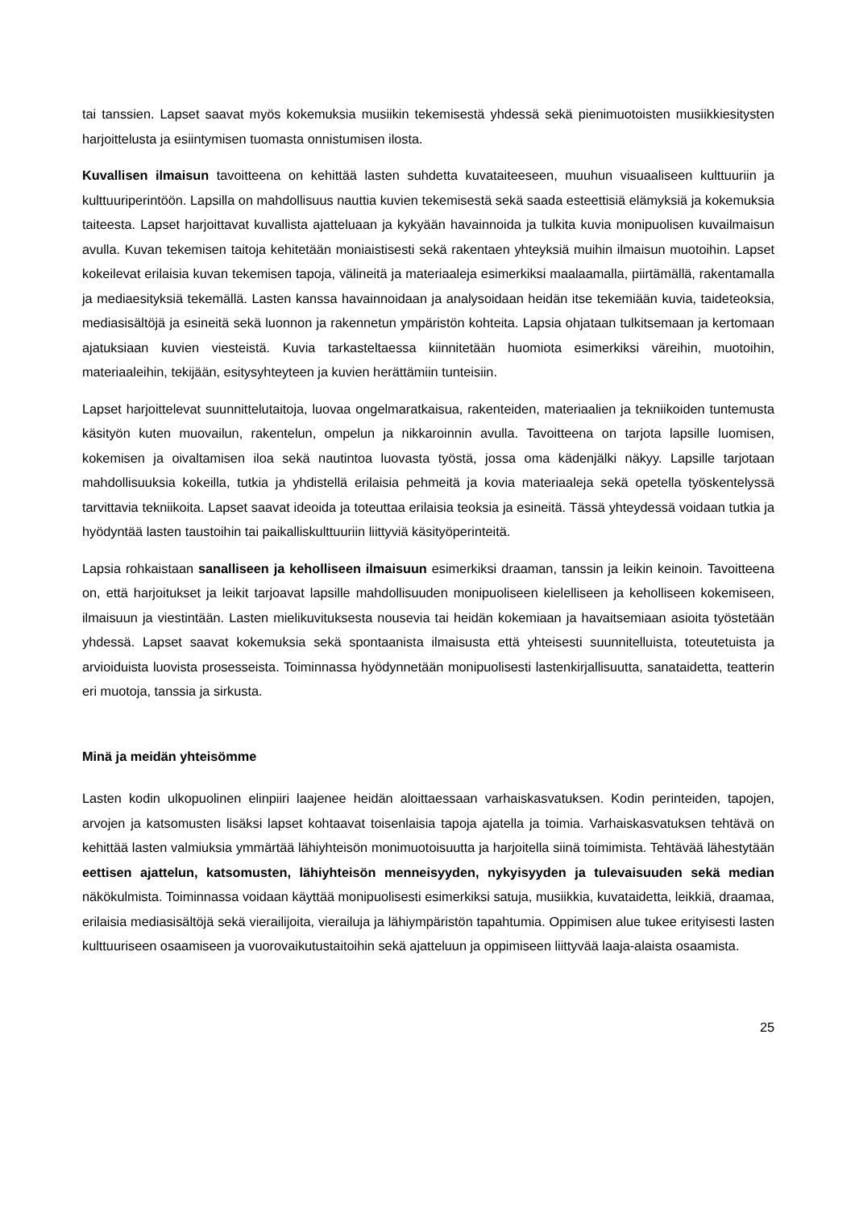tai tanssien. Lapset saavat myös kokemuksia musiikin tekemisestä yhdessä sekä pienimuotoisten musiikkiesitysten harjoittelusta ja esiintymisen tuomasta onnistumisen ilosta.
Kuvallisen ilmaisun tavoitteena on kehittää lasten suhdetta kuvataiteeseen, muuhun visuaaliseen kulttuuriin ja kulttuuriperintöön. Lapsilla on mahdollisuus nauttia kuvien tekemisestä sekä saada esteettisiä elämyksiä ja kokemuksia taiteesta. Lapset harjoittavat kuvallista ajatteluaan ja kykyään havainnoida ja tulkita kuvia monipuolisen kuvailmaisun avulla. Kuvan tekemisen taitoja kehitetään moniaistisesti sekä rakentaen yhteyksiä muihin ilmaisun muotoihin. Lapset kokeilevat erilaisia kuvan tekemisen tapoja, välineitä ja materiaaleja esimerkiksi maalaamalla, piirtämällä, rakentamalla ja mediaesityksiä tekemällä. Lasten kanssa havainnoidaan ja analysoidaan heidän itse tekemiään kuvia, taideteoksia, mediasisältöjä ja esineitä sekä luonnon ja rakennetun ympäristön kohteita. Lapsia ohjataan tulkitsemaan ja kertomaan ajatuksiaan kuvien viesteistä. Kuvia tarkasteltaessa kiinnitetään huomiota esimerkiksi väreihin, muotoihin, materiaaleihin, tekijään, esitysyhteyteen ja kuvien herättämiin tunteisiin.
Lapset harjoittelevat suunnittelutaitoja, luovaa ongelmaratkaisua, rakenteiden, materiaalien ja tekniikoiden tuntemusta käsityön kuten muovailun, rakentelun, ompelun ja nikkaroinnin avulla. Tavoitteena on tarjota lapsille luomisen, kokemisen ja oivaltamisen iloa sekä nautintoa luovasta työstä, jossa oma kädenjälki näkyy. Lapsille tarjotaan mahdollisuuksia kokeilla, tutkia ja yhdistellä erilaisia pehmeitä ja kovia materiaaleja sekä opetella työskentelyssä tarvittavia tekniikoita. Lapset saavat ideoida ja toteuttaa erilaisia teoksia ja esineitä. Tässä yhteydessä voidaan tutkia ja hyödyntää lasten taustoihin tai paikalliskulttuuriin liittyviä käsityöperinteitä.
Lapsia rohkaistaan sanalliseen ja keholliseen ilmaisuun esimerkiksi draaman, tanssin ja leikin keinoin. Tavoitteena on, että harjoitukset ja leikit tarjoavat lapsille mahdollisuuden monipuoliseen kielelliseen ja keholliseen kokemiseen, ilmaisuun ja viestintään. Lasten mielikuvituksesta nousevia tai heidän kokemiaan ja havaitsemiaan asioita työstetään yhdessä. Lapset saavat kokemuksia sekä spontaanista ilmaisusta että yhteisesti suunnitelluista, toteutetuista ja arvioiduista luovista prosesseista. Toiminnassa hyödynnetään monipuolisesti lastenkirjallisuutta, sanataidetta, teatterin eri muotoja, tanssia ja sirkusta.
Minä ja meidän yhteisömme
Lasten kodin ulkopuolinen elinpiiri laajenee heidän aloittaessaan varhaiskasvatuksen. Kodin perinteiden, tapojen, arvojen ja katsomusten lisäksi lapset kohtaavat toisenlaisia tapoja ajatella ja toimia. Varhaiskasvatuksen tehtävä on kehittää lasten valmiuksia ymmärtää lähiyhteisön monimuotoisuutta ja harjoitella siinä toimimista. Tehtävää lähestytään eettisen ajattelun, katsomusten, lähiyhteisön menneisyyden, nykyisyyden ja tulevaisuuden sekä median näkökulmista. Toiminnassa voidaan käyttää monipuolisesti esimerkiksi satuja, musiikkia, kuvataidetta, leikkiä, draamaa, erilaisia mediasisältöjä sekä vierailijoita, vierailuja ja lähiympäristön tapahtumia. Oppimisen alue tukee erityisesti lasten kulttuuriseen osaamiseen ja vuorovaikutustaitoihin sekä ajatteluun ja oppimiseen liittyvää laaja-alaista osaamista.
25